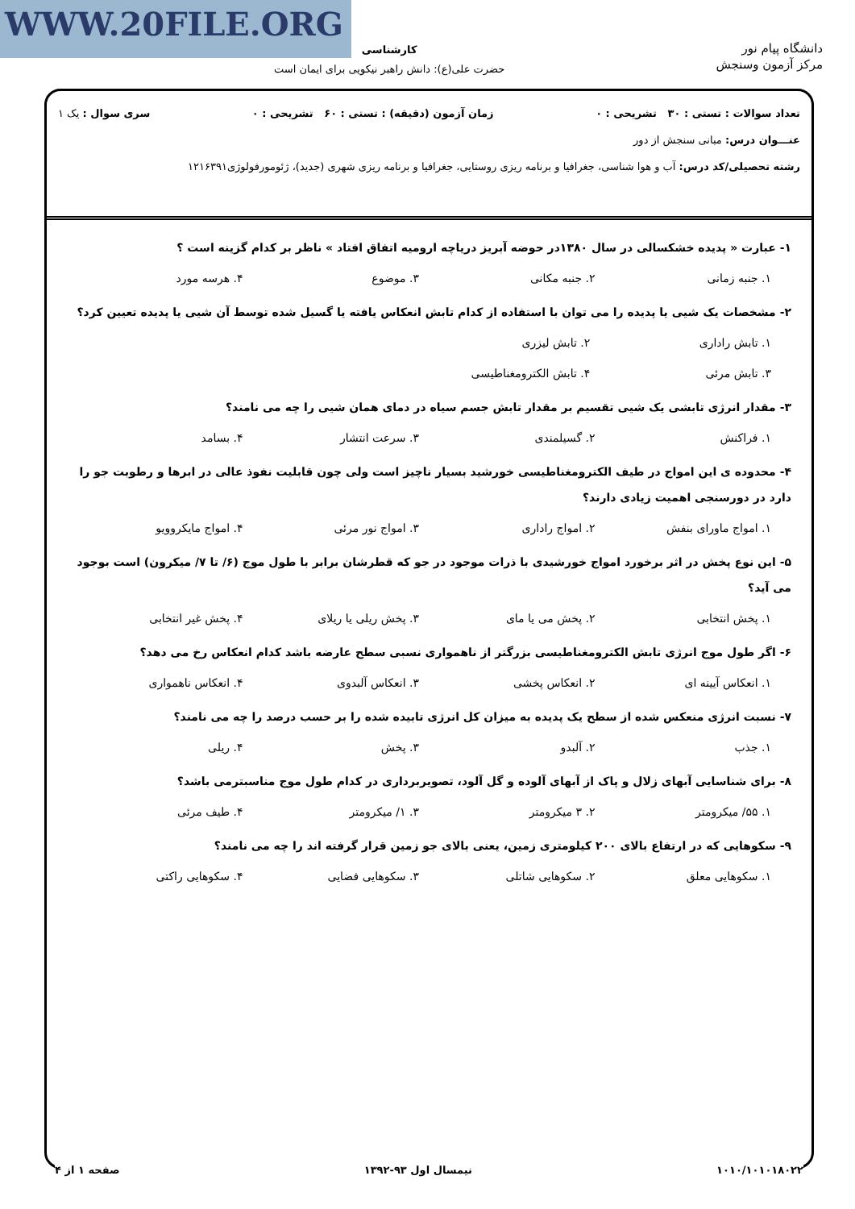WWW.20FILE.ORG
دانشگاه پیام نور
مرکز آزمون وسنجش
کارشناسی
حضرت علی(ع): دانش راهبر نیکویی برای ایمان است
تعداد سوالات : تستی : ۳۰ تشریحی : ۰ زمان آزمون (دقیقه) : تستی : ۶۰ تشریحی : ۰ سری سوال : یک ۱
عنـــوان درس: مبانی سنجش از دور
رشته تحصیلی/کد درس: آب و هوا شناسی، جغرافیا و برنامه ریزی روستایی، جغرافیا و برنامه ریزی شهری (جدید)، ژئومورفولوژی۱۲۱۶۳۹۱
۱- عبارت « پدیده خشکسالی در سال ۱۳۸۰در حوضه آبریز دریاچه ارومیه اتفاق افتاد » ناظر بر کدام گزینه است ؟
۱. جنبه زمانی ۲. جنبه مکانی ۳. موضوع ۴. هرسه مورد
۲- مشخصات یک شیی یا پدیده را می توان با استفاده از کدام تابش انعکاس یافته یا گسیل شده توسط آن شیی یا پدیده تعیین کرد؟
۱. تابش راداری ۲. تابش لیزری ۳. تابش مرئی ۴. تابش الکترومغناطیسی
۳- مقدار انرژی تابشی یک شیی تقسیم بر مقدار تابش جسم سیاه در دمای همان شیی را چه می نامند؟
۱. فراکنش ۲. گسیلمندی ۳. سرعت انتشار ۴. بسامد
۴- محدوده ی این امواج در طیف الکترومغناطیسی خورشید بسیار ناچیز است ولی چون قابلیت نفوذ عالی در ابرها و رطوبت جو را دارد در دورسنجی اهمیت زیادی دارند؟
۱. امواج ماورای بنفش ۲. امواج راداری ۳. امواج نور مرئی ۴. امواج مایکروویو
۵- این نوع پخش در اثر برخورد امواج خورشیدی با ذرات موجود در جو که قطرشان برابر با طول موج (۶/ تا ۷/ میکرون) است بوجود می آید؟
۱. پخش انتخابی ۲. پخش می یا مای ۳. پخش ریلی یا ریلای ۴. پخش غیر انتخابی
۶- اگر طول موج انرژی تابش الکترومغناطیسی بزرگتر از ناهمواری نسبی سطح عارضه باشد کدام انعکاس رخ می دهد؟
۱. انعکاس آیینه ای ۲. انعکاس پخشی ۳. انعکاس آلبدوی ۴. انعکاس ناهمواری
۷- نسبت انرژی منعکس شده از سطح یک پدیده به میزان کل انرژی تابیده شده را بر حسب درصد را چه می نامند؟
۱. جذب ۲. آلبدو ۳. پخش ۴. ریلی
۸- برای شناسایی آبهای زلال و پاک از آبهای آلوده و گل آلود، تصویربرداری در کدام طول موج مناسبترمی باشد؟
۱. ۵۵/ میکرومتر ۲. ۳ میکرومتر ۳. ۱/ میکرومتر ۴. طیف مرئی
۹- سکوهایی که در ارتفاع بالای ۲۰۰ کیلومتری زمین، یعنی بالای جو زمین قرار گرفته اند را چه می نامند؟
۱. سکوهایی معلق ۲. سکوهایی شاتلی ۳. سکوهایی فضایی ۴. سکوهایی راکتی
۱۰۱۰/۱۰۱۰۱۸۰۲۲ نیمسال اول ۹۳-۱۳۹۲ صفحه ۱ از ۴